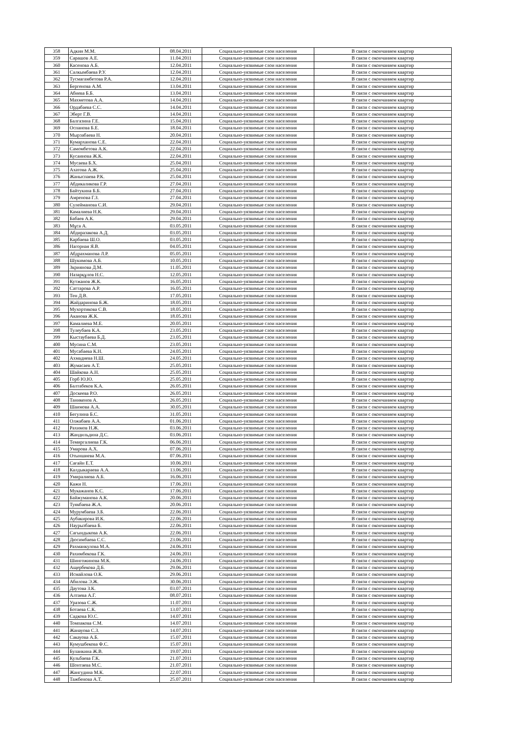| 358 | Адкин М.М. | 08.04.2011 | Социально-уязвимые слои населения | В связи с окончанием квартир |
| 359 | Сарашов А.Е. | 11.04.2011 | Социально-уязвимые слои населения | В связи с окончанием квартир |
| 360 | Касенова А.Б. | 12.04.2011 | Социально-уязвимые слои населения | В связи с окончанием квартир |
| 361 | Салкымбаева Р.У. | 12.04.2011 | Социально-уязвимые слои населения | В связи с окончанием квартир |
| 362 | Тусмагамбетова Р.А. | 12.04.2011 | Социально-уязвимые слои населения | В связи с окончанием квартир |
| 363 | Бергенова А.М. | 13.04.2011 | Социально-уязвимые слои населения | В связи с окончанием квартир |
| 364 | Абиева Б.Б. | 13.04.2011 | Социально-уязвимые слои населения | В связи с окончанием квартир |
| 365 | Махметова А.А. | 14.04.2011 | Социально-уязвимые слои населения | В связи с окончанием квартир |
| 366 | Ордабаева С.С. | 14.04.2011 | Социально-уязвимые слои населения | В связи с окончанием квартир |
| 367 | Эберт Г.В. | 14.04.2011 | Социально-уязвимые слои населения | В связи с окончанием квартир |
| 368 | Балгазина Г.Е. | 15.04.2011 | Социально-уязвимые слои населения | В связи с окончанием квартир |
| 369 | Оспанова Б.Е. | 18.04.2011 | Социально-уязвимые слои населения | В связи с окончанием квартир |
| 370 | Мырзабаева Н. | 20.04.2011 | Социально-уязвимые слои населения | В связи с окончанием квартир |
| 371 | Кумарханова С.Е. | 22.04.2011 | Социально-уязвимые слои населения | В связи с окончанием квартир |
| 372 | Самомбетова А.К. | 22.04.2011 | Социально-уязвимые слои населения | В связи с окончанием квартир |
| 373 | Кусаинова Ж.К. | 22.04.2011 | Социально-уязвимые слои населения | В связи с окончанием квартир |
| 374 | Мусаева Б.Х. | 25.04.2011 | Социально-уязвимые слои населения | В связи с окончанием квартир |
| 375 | Ахатова А.Ж. | 25.04.2011 | Социально-уязвимые слои населения | В связи с окончанием квартир |
| 376 | Жаныспаева Р.К. | 25.04.2011 | Социально-уязвимые слои населения | В связи с окончанием квартир |
| 377 | Абдикаликова Г.Р. | 27.04.2011 | Социально-уязвимые слои населения | В связи с окончанием квартир |
| 378 | Байтукина Б.Б. | 27.04.2011 | Социально-уязвимые слои населения | В связи с окончанием квартир |
| 379 | Амренова Г.З. | 27.04.2011 | Социально-уязвимые слои населения | В связи с окончанием квартир |
| 380 | Сулейманова С.И. | 29.04.2011 | Социально-уязвимые слои населения | В связи с окончанием квартир |
| 381 | Камалиева Н.К. | 29.04.2011 | Социально-уязвимые слои населения | В связи с окончанием квартир |
| 382 | Бабаев А.К. | 29.04.2011 | Социально-уязвимые слои населения | В связи с окончанием квартир |
| 383 | Мұса А. | 03.05.2011 | Социально-уязвимые слои населения | В связи с окончанием квартир |
| 384 | Абдиразакова А.Д. | 03.05.2011 | Социально-уязвимые слои населения | В связи с окончанием квартир |
| 385 | Карбаева Ш.О. | 03.05.2011 | Социально-уязвимые слои населения | В связи с окончанием квартир |
| 386 | Нагорная Я.В. | 04.05.2011 | Социально-уязвимые слои населения | В связи с окончанием квартир |
| 387 | Абдрахманова Л.Р. | 05.05.2011 | Социально-уязвимые слои населения | В связи с окончанием квартир |
| 388 | Шукимова А.Б. | 10.05.2011 | Социально-уязвимые слои населения | В связи с окончанием квартир |
| 389 | Зкриянова Д.М. | 11.05.2011 | Социально-уязвимые слои населения | В связи с окончанием квартир |
| 390 | Назарқұлов Н.С. | 12.05.2011 | Социально-уязвимые слои населения | В связи с окончанием квартир |
| 391 | Кутжанов Ж.К. | 16.05.2011 | Социально-уязвимые слои населения | В связи с окончанием квартир |
| 392 | Саттарова А.Р. | 16.05.2011 | Социально-уязвимые слои населения | В связи с окончанием квартир |
| 393 | Тен Д.В. | 17.05.2011 | Социально-уязвимые слои населения | В связи с окончанием квартир |
| 394 | Жайдаринова Б.Ж. | 18.05.2011 | Социально-уязвимые слои населения | В связи с окончанием квартир |
| 395 | Мухортикова С.В. | 18.05.2011 | Социально-уязвимые слои населения | В связи с окончанием квартир |
| 396 | Аканова Ж.К. | 18.05.2011 | Социально-уязвимые слои населения | В связи с окончанием квартир |
| 397 | Камалиева М.Е. | 20.05.2011 | Социально-уязвимые слои населения | В связи с окончанием квартир |
| 398 | Тулеубаев К.А. | 23.05.2011 | Социально-уязвимые слои населения | В связи с окончанием квартир |
| 399 | Кыстаубаева Б.Д. | 23.05.2011 | Социально-уязвимые слои населения | В связи с окончанием квартир |
| 400 | Мусина С.М. | 23.05.2011 | Социально-уязвимые слои населения | В связи с окончанием квартир |
| 401 | Мусабаева К.Н. | 24.05.2011 | Социально-уязвимые слои населения | В связи с окончанием квартир |
| 402 | Ахмадиева Н.Ш. | 24.05.2011 | Социально-уязвимые слои населения | В связи с окончанием квартир |
| 403 | Жумасаев А.Т. | 25.05.2011 | Социально-уязвимые слои населения | В связи с окончанием квартир |
| 404 | Шайкова А.Н. | 25.05.2011 | Социально-уязвимые слои населения | В связи с окончанием квартир |
| 405 | Горб Ю.Ю. | 25.05.2011 | Социально-уязвимые слои населения | В связи с окончанием квартир |
| 406 | Балтабеков К.А. | 26.05.2011 | Социально-уязвимые слои населения | В связи с окончанием квартир |
| 407 | Доскеева Р.О. | 26.05.2011 | Социально-уязвимые слои населения | В связи с окончанием квартир |
| 408 | Таникенов А. | 26.05.2011 | Социально-уязвимые слои населения | В связи с окончанием квартир |
| 409 | Шаимова А.А. | 30.05.2011 | Социально-уязвимые слои населения | В связи с окончанием квартир |
| 410 | Бегулина Б.С. | 31.05.2011 | Социально-уязвимые слои населения | В связи с окончанием квартир |
| 411 | Олжабаев А.А. | 01.06.2011 | Социально-уязвимые слои населения | В связи с окончанием квартир |
| 412 | Рахимов Н.Ж. | 03.06.2011 | Социально-уязвимые слои населения | В связи с окончанием квартир |
| 413 | Жандильдина Д.С. | 03.06.2011 | Социально-уязвимые слои населения | В связи с окончанием квартир |
| 414 | Темиргалиева Г.К. | 06.06.2011 | Социально-уязвимые слои населения | В связи с окончанием квартир |
| 415 | Умарова А.Х. | 07.06.2011 | Социально-уязвимые слои населения | В связи с окончанием квартир |
| 416 | Отыншиева М.А. | 07.06.2011 | Социально-уязвимые слои населения | В связи с окончанием квартир |
| 417 | Сағайн Е.Т. | 10.06.2011 | Социально-уязвимые слои населения | В связи с окончанием квартир |
| 418 | Калдыкараева А.А. | 13.06.2011 | Социально-уязвимые слои населения | В связи с окончанием квартир |
| 419 | Умиралиева А.Б. | 16.06.2011 | Социально-уязвимые слои населения | В связи с окончанием квартир |
| 420 | Кажи Н. | 17.06.2011 | Социально-уязвимые слои населения | В связи с окончанием квартир |
| 421 | Мукажанов К.С. | 17.06.2011 | Социально-уязвимые слои населения | В связи с окончанием квартир |
| 422 | Байжуманова А.К. | 20.06.2011 | Социально-уязвимые слои населения | В связи с окончанием квартир |
| 423 | Туякбаева Ж.А. | 20.06.2011 | Социально-уязвимые слои населения | В связи с окончанием квартир |
| 424 | Мурумбаева З.Б. | 22.06.2011 | Социально-уязвимые слои населения | В связи с окончанием квартир |
| 425 | Аубакирова И.К. | 22.06.2011 | Социально-уязвимые слои населения | В связи с окончанием квартир |
| 426 | Наурызбаева Б. | 22.06.2011 | Социально-уязвимые слои населения | В связи с окончанием квартир |
| 427 | Сагындыкова А.К. | 22.06.2011 | Социально-уязвимые слои населения | В связи с окончанием квартир |
| 428 | Дюсимбаева С.С. | 23.06.2011 | Социально-уязвимые слои населения | В связи с окончанием квартир |
| 429 | Рахманкулова М.А. | 24.06.2011 | Социально-уязвимые слои населения | В связи с окончанием квартир |
| 430 | Рахимбекова Г.К. | 24.06.2011 | Социально-уязвимые слои населения | В связи с окончанием квартир |
| 431 | Шингожинова М.К. | 24.06.2011 | Социально-уязвимые слои населения | В связи с окончанием квартир |
| 432 | Ащербекова Д.Б. | 29.06.2011 | Социально-уязвимые слои населения | В связи с окончанием квартир |
| 433 | Исмайлова О.К. | 29.06.2011 | Социально-уязвимые слои населения | В связи с окончанием квартир |
| 434 | Абилова Э.Ж. | 30.06.2011 | Социально-уязвимые слои населения | В связи с окончанием квартир |
| 435 | Даутова З.К. | 03.07.2011 | Социально-уязвимые слои населения | В связи с окончанием квартир |
| 436 | Алтаева А.Г. | 08.07.2011 | Социально-уязвимые слои населения | В связи с окончанием квартир |
| 437 | Уразова С.Ж. | 11.07.2011 | Социально-уязвимые слои населения | В связи с окончанием квартир |
| 438 | Ботаева С.К. | 13.07.2011 | Социально-уязвимые слои населения | В связи с окончанием квартир |
| 439 | Садкова Ю.С. | 14.07.2011 | Социально-уязвимые слои населения | В связи с окончанием квартир |
| 440 | Томпакова С.М. | 14.07.2011 | Социально-уязвимые слои населения | В связи с окончанием квартир |
| 441 | Жанауова С.З. | 14.07.2011 | Социально-уязвимые слои населения | В связи с окончанием квартир |
| 442 | Сакауова А.Б. | 15.07.2011 | Социально-уязвимые слои населения | В связи с окончанием квартир |
| 443 | Кумушбекова Ф.С. | 15.07.2011 | Социально-уязвимые слои населения | В связи с окончанием квартир |
| 444 | Буланкина Ж.В. | 19.07.2011 | Социально-уязвимые слои населения | В связи с окончанием квартир |
| 445 | Кульбаева Г.К. | 21.07.2011 | Социально-уязвимые слои населения | В связи с окончанием квартир |
| 446 | Шонтаева М.С. | 21.07.2011 | Социально-уязвимые слои населения | В связи с окончанием квартир |
| 447 | Жангудина М.К. | 22.07.2011 | Социально-уязвимые слои населения | В связи с окончанием квартир |
| 448 | Тажбенова А.Т. | 25.07.2011 | Социально-уязвимые слои населения | В связи с окончанием квартир |